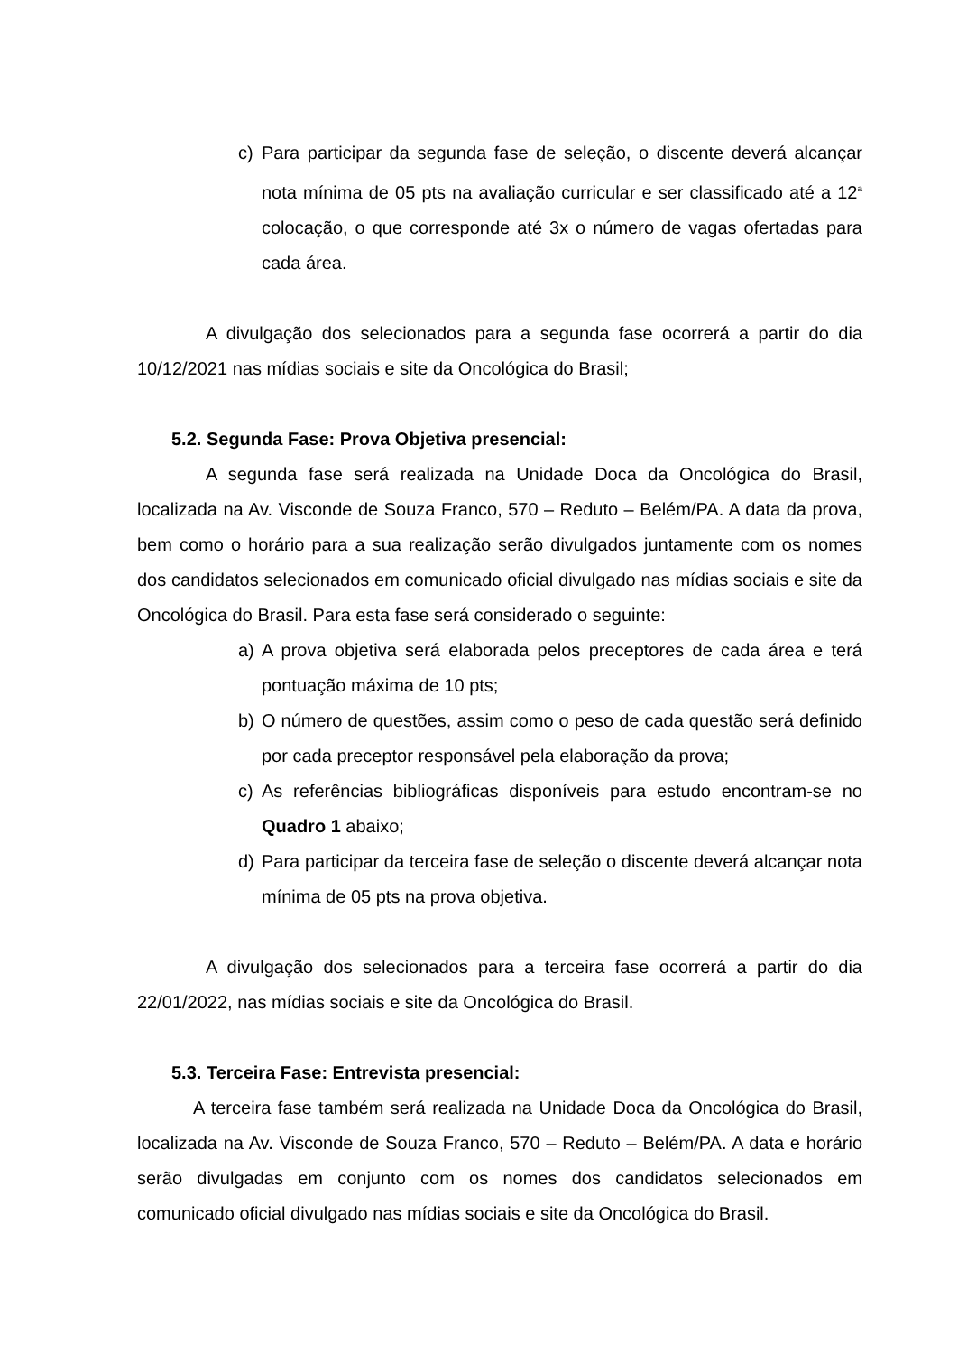c) Para participar da segunda fase de seleção, o discente deverá alcançar nota mínima de 05 pts na avaliação curricular e ser classificado até a 12<sup>a</sup> colocação, o que corresponde até 3x o número de vagas ofertadas para cada área.
A divulgação dos selecionados para a segunda fase ocorrerá a partir do dia 10/12/2021 nas mídias sociais e site da Oncológica do Brasil;
5.2. Segunda Fase: Prova Objetiva presencial:
A segunda fase será realizada na Unidade Doca da Oncológica do Brasil, localizada na Av. Visconde de Souza Franco, 570 – Reduto – Belém/PA. A data da prova, bem como o horário para a sua realização serão divulgados juntamente com os nomes dos candidatos selecionados em comunicado oficial divulgado nas mídias sociais e site da Oncológica do Brasil. Para esta fase será considerado o seguinte:
a) A prova objetiva será elaborada pelos preceptores de cada área e terá pontuação máxima de 10 pts;
b) O número de questões, assim como o peso de cada questão será definido por cada preceptor responsável pela elaboração da prova;
c) As referências bibliográficas disponíveis para estudo encontram-se no Quadro 1 abaixo;
d) Para participar da terceira fase de seleção o discente deverá alcançar nota mínima de 05 pts na prova objetiva.
A divulgação dos selecionados para a terceira fase ocorrerá a partir do dia 22/01/2022, nas mídias sociais e site da Oncológica do Brasil.
5.3. Terceira Fase: Entrevista presencial:
A terceira fase também será realizada na Unidade Doca da Oncológica do Brasil, localizada na Av. Visconde de Souza Franco, 570 – Reduto – Belém/PA. A data e horário serão divulgadas em conjunto com os nomes dos candidatos selecionados em comunicado oficial divulgado nas mídias sociais e site da Oncológica do Brasil.